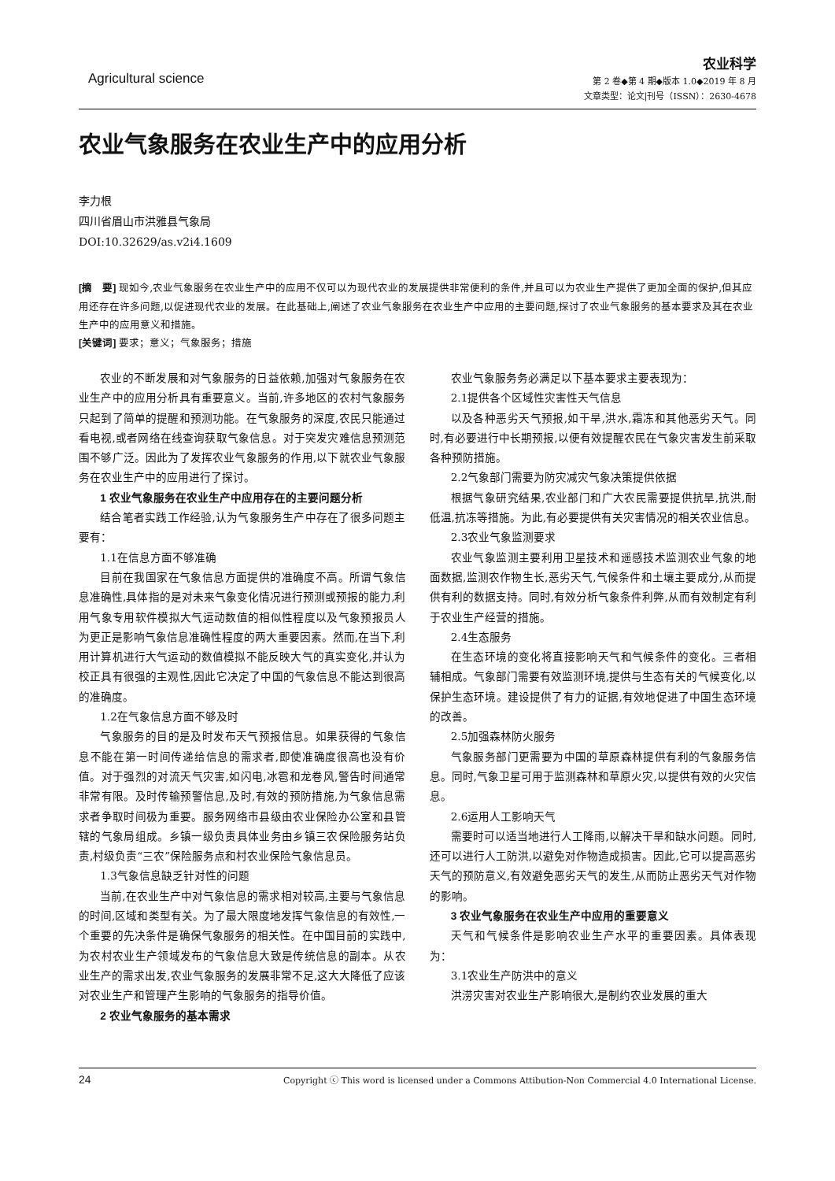Agricultural science
农业科学
第 2 卷◆第 4 期◆版本 1.0◆2019 年 8 月
文章类型：论文|刊号（ISSN）：2630-4678
农业气象服务在农业生产中的应用分析
李力根
四川省眉山市洪雅县气象局
DOI:10.32629/as.v2i4.1609
[摘　要] 现如今,农业气象服务在农业生产中的应用不仅可以为现代农业的发展提供非常便利的条件,并且可以为农业生产提供了更加全面的保护,但其应用还存在许多问题,以促进现代农业的发展。在此基础上,阐述了农业气象服务在农业生产中应用的主要问题,探讨了农业气象服务的基本要求及其在农业生产中的应用意义和措施。
[关键词] 要求；意义；气象服务；措施
农业的不断发展和对气象服务的日益依赖,加强对气象服务在农业生产中的应用分析具有重要意义。当前,许多地区的农村气象服务只起到了简单的提醒和预测功能。在气象服务的深度,农民只能通过看电视,或者网络在线查询获取气象信息。对于突发灾难信息预测范围不够广泛。因此为了发挥农业气象服务的作用,以下就农业气象服务在农业生产中的应用进行了探讨。
1 农业气象服务在农业生产中应用存在的主要问题分析
结合笔者实践工作经验,认为气象服务生产中存在了很多问题主要有：
1.1在信息方面不够准确
目前在我国家在气象信息方面提供的准确度不高。所谓气象信息准确性,具体指的是对未来气象变化情况进行预测或预报的能力,利用气象专用软件模拟大气运动数值的相似性程度以及气象预报员人为更正是影响气象信息准确性程度的两大重要因素。然而,在当下,利用计算机进行大气运动的数值模拟不能反映大气的真实变化,并认为校正具有很强的主观性,因此它决定了中国的气象信息不能达到很高的准确度。
1.2在气象信息方面不够及时
气象服务的目的是及时发布天气预报信息。如果获得的气象信息不能在第一时间传递给信息的需求者,即使准确度很高也没有价值。对于强烈的对流天气灾害,如闪电,冰雹和龙卷风,警告时间通常非常有限。及时传输预警信息,及时,有效的预防措施,为气象信息需求者争取时间极为重要。服务网络市县级由农业保险办公室和县管辖的气象局组成。乡镇一级负责具体业务由乡镇三农保险服务站负责,村级负责“三农”保险服务点和村农业保险气象信息员。
1.3气象信息缺乏针对性的问题
当前,在农业生产中对气象信息的需求相对较高,主要与气象信息的时间,区域和类型有关。为了最大限度地发挥气象信息的有效性,一个重要的先决条件是确保气象服务的相关性。在中国目前的实践中,为农村农业生产领域发布的气象信息大致是传统信息的副本。从农业生产的需求出发,农业气象服务的发展非常不足,这大大降低了应该对农业生产和管理产生影响的气象服务的指导价值。
2 农业气象服务的基本需求
农业气象服务务必满足以下基本要求主要表现为：
2.1提供各个区域性灾害性天气信息
以及各种恶劣天气预报,如干旱,洪水,霜冻和其他恶劣天气。同时,有必要进行中长期预报,以便有效提醒农民在气象灾害发生前采取各种预防措施。
2.2气象部门需要为防灾减灾气象决策提供依据
根据气象研究结果,农业部门和广大农民需要提供抗旱,抗洪,耐低温,抗冻等措施。为此,有必要提供有关灾害情况的相关农业信息。
2.3农业气象监测要求
农业气象监测主要利用卫星技术和遥感技术监测农业气象的地面数据,监测农作物生长,恶劣天气,气候条件和土壤主要成分,从而提供有利的数据支持。同时,有效分析气象条件利弊,从而有效制定有利于农业生产经营的措施。
2.4生态服务
在生态环境的变化将直接影响天气和气候条件的变化。三者相辅相成。气象部门需要有效监测环境,提供与生态有关的气候变化,以保护生态环境。建设提供了有力的证据,有效地促进了中国生态环境的改善。
2.5加强森林防火服务
气象服务部门更需要为中国的草原森林提供有利的气象服务信息。同时,气象卫星可用于监测森林和草原火灾,以提供有效的火灾信息。
2.6运用人工影响天气
需要时可以适当地进行人工降雨,以解决干旱和缺水问题。同时,还可以进行人工防洪,以避免对作物造成损害。因此,它可以提高恶劣天气的预防意义,有效避免恶劣天气的发生,从而防止恶劣天气对作物的影响。
3 农业气象服务在农业生产中应用的重要意义
天气和气候条件是影响农业生产水平的重要因素。具体表现为：
3.1农业生产防洪中的意义
洪涝灾害对农业生产影响很大,是制约农业发展的重大
24 Copyright ⓒ This word is licensed under a Commons Attibution-Non Commercial 4.0 International License.